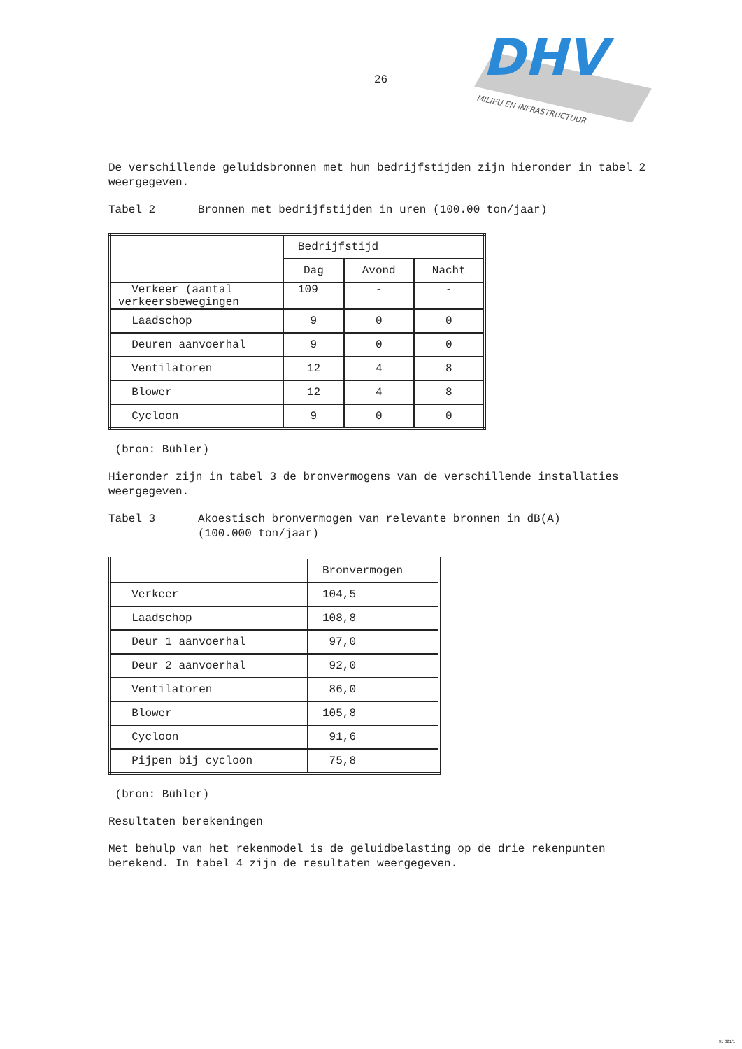26
DHV
MILIEU EN INFRASTRUCTUUR
De verschillende geluidsbronnen met hun bedrijfstijden zijn hieronder in tabel 2 weergegeven.
Tabel 2 Bronnen met bedrijfstijden in uren (100.00 ton/jaar)
| | Bedrijfstijd | | |
| | Dag | Avond | Nacht |
| Verkeer (aantal verkeersbewegingen | 109 | - | - |
| Laadschop | 9 | 0 | 0 |
| Deuren aanvoerhal | 9 | 0 | 0 |
| Ventilatoren | 12 | 4 | 8 |
| Blower | 12 | 4 | 8 |
| Cycloon | 9 | 0 | 0 |
(bron: Bühler)
Hieronder zijn in tabel 3 de bronvermogens van de verschillende installaties weergegeven.
Tabel 3 Akoestisch bronvermogen van relevante bronnen in dB(A)
(100.000 ton/jaar)
| | Bronvermogen |
| Verkeer | 104,5 |
| Laadschop | 108,8 |
| Deur 1 aanvoerhal | 97,0 |
| Deur 2 aanvoerhal | 92,0 |
| Ventilatoren | 86,0 |
| Blower | 105,8 |
| Cycloon | 91,6 |
| Pijpen bij cycloon | 75,8 |
(bron: Bühler)
Resultaten berekeningen
Met behulp van het rekenmodel is de geluidbelasting op de drie rekenpunten berekend. In tabel 4 zijn de resultaten weergegeven.
91 021/1